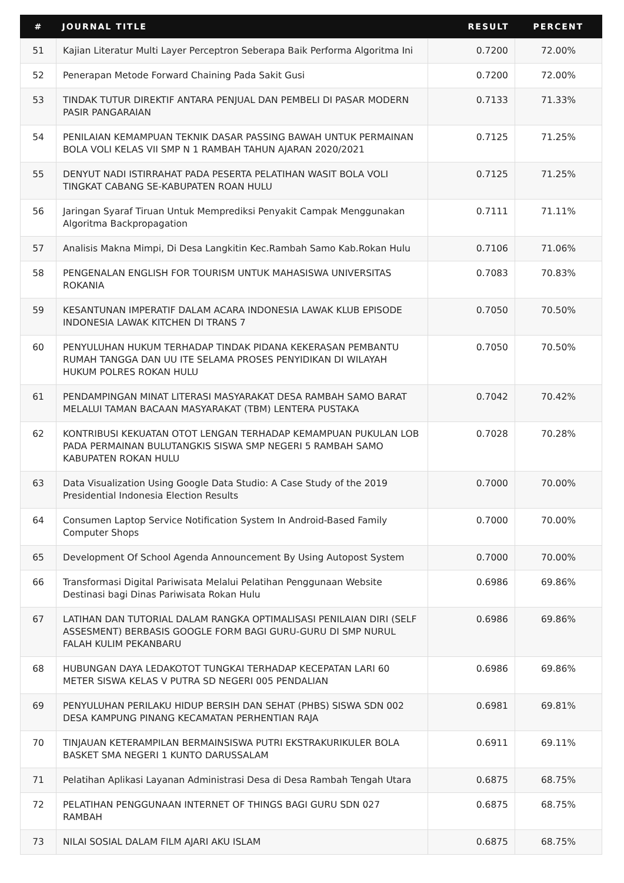| # | JOURNAL TITLE | RESULT | PERCENT |
| --- | --- | --- | --- |
| 51 | Kajian Literatur Multi Layer Perceptron Seberapa Baik Performa Algoritma Ini | 0.7200 | 72.00% |
| 52 | Penerapan Metode Forward Chaining Pada Sakit Gusi | 0.7200 | 72.00% |
| 53 | TINDAK TUTUR DIREKTIF ANTARA PENJUAL DAN PEMBELI DI PASAR MODERN PASIR PANGARAIAN | 0.7133 | 71.33% |
| 54 | PENILAIAN KEMAMPUAN TEKNIK DASAR PASSING BAWAH UNTUK PERMAINAN BOLA VOLI KELAS VII SMP N 1 RAMBAH TAHUN AJARAN 2020/2021 | 0.7125 | 71.25% |
| 55 | DENYUT NADI ISTIRRAHAT PADA PESERTA PELATIHAN WASIT BOLA VOLI TINGKAT CABANG SE-KABUPATEN ROAN HULU | 0.7125 | 71.25% |
| 56 | Jaringan Syaraf Tiruan Untuk Memprediksi Penyakit Campak Menggunakan Algoritma Backpropagation | 0.7111 | 71.11% |
| 57 | Analisis Makna Mimpi, Di Desa Langkitin Kec.Rambah Samo Kab.Rokan Hulu | 0.7106 | 71.06% |
| 58 | PENGENALAN ENGLISH FOR TOURISM UNTUK MAHASISWA UNIVERSITAS ROKANIA | 0.7083 | 70.83% |
| 59 | KESANTUNAN IMPERATIF DALAM ACARA INDONESIA LAWAK KLUB EPISODE INDONESIA LAWAK KITCHEN DI TRANS 7 | 0.7050 | 70.50% |
| 60 | PENYULUHAN HUKUM TERHADAP TINDAK PIDANA KEKERASAN PEMBANTU RUMAH TANGGA DAN UU ITE SELAMA PROSES PENYIDIKAN DI WILAYAH HUKUM POLRES ROKAN HULU | 0.7050 | 70.50% |
| 61 | PENDAMPINGAN MINAT LITERASI MASYARAKAT DESA RAMBAH SAMO BARAT MELALUI TAMAN BACAAN MASYARAKAT (TBM) LENTERA PUSTAKA | 0.7042 | 70.42% |
| 62 | KONTRIBUSI KEKUATAN OTOT LENGAN TERHADAP KEMAMPUAN PUKULAN LOB PADA PERMAINAN BULUTANGKIS SISWA SMP NEGERI 5 RAMBAH SAMO KABUPATEN ROKAN HULU | 0.7028 | 70.28% |
| 63 | Data Visualization Using Google Data Studio: A Case Study of the 2019 Presidential Indonesia Election Results | 0.7000 | 70.00% |
| 64 | Consumen Laptop Service Notification System In Android-Based Family Computer Shops | 0.7000 | 70.00% |
| 65 | Development Of School Agenda Announcement By Using Autopost System | 0.7000 | 70.00% |
| 66 | Transformasi Digital Pariwisata Melalui Pelatihan Penggunaan Website Destinasi bagi Dinas Pariwisata Rokan Hulu | 0.6986 | 69.86% |
| 67 | LATIHAN DAN TUTORIAL DALAM RANGKA OPTIMALISASI PENILAIAN DIRI (SELF ASSESMENT) BERBASIS GOOGLE FORM BAGI GURU-GURU DI SMP NURUL FALAH KULIM PEKANBARU | 0.6986 | 69.86% |
| 68 | HUBUNGAN DAYA LEDAKOTOT TUNGKAI TERHADAP KECEPATAN LARI 60 METER SISWA KELAS V PUTRA SD NEGERI 005 PENDALIAN | 0.6986 | 69.86% |
| 69 | PENYULUHAN PERILAKU HIDUP BERSIH DAN SEHAT (PHBS) SISWA SDN 002 DESA KAMPUNG PINANG KECAMATAN PERHENTIAN RAJA | 0.6981 | 69.81% |
| 70 | TINJAUAN KETERAMPILAN BERMAINSISWA PUTRI EKSTRAKURIKULER BOLA BASKET SMA NEGERI 1 KUNTO DARUSSALAM | 0.6911 | 69.11% |
| 71 | Pelatihan Aplikasi Layanan Administrasi Desa di Desa Rambah Tengah Utara | 0.6875 | 68.75% |
| 72 | PELATIHAN PENGGUNAAN INTERNET OF THINGS BAGI GURU SDN 027 RAMBAH | 0.6875 | 68.75% |
| 73 | NILAI SOSIAL DALAM FILM AJARI AKU ISLAM | 0.6875 | 68.75% |